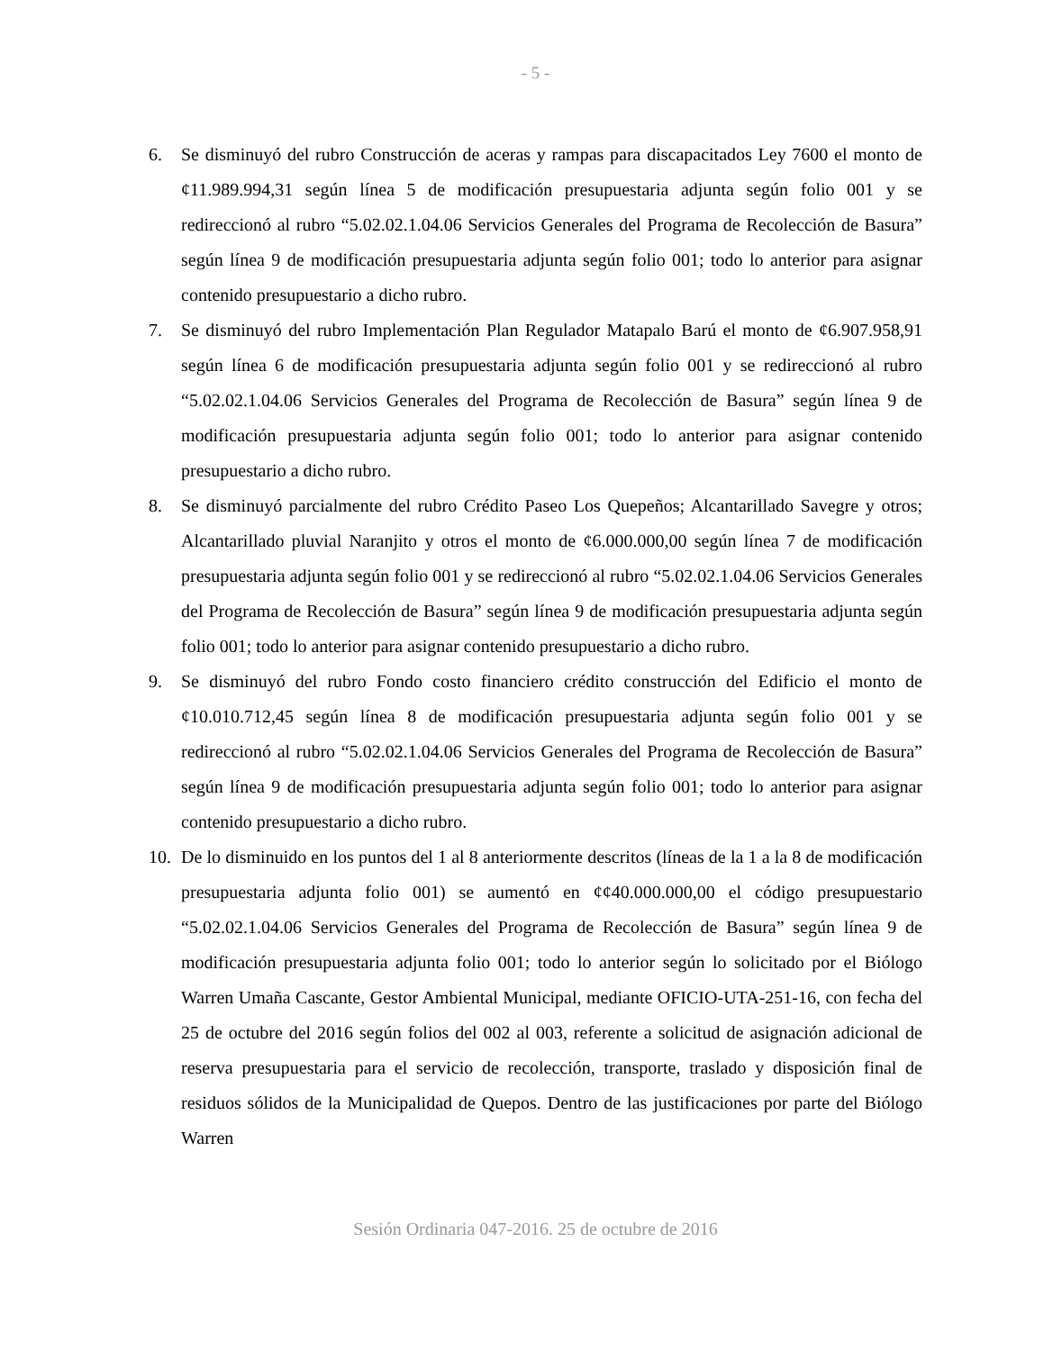- 5 -
6. Se disminuyó del rubro Construcción de aceras y rampas para discapacitados Ley 7600 el monto de ¢11.989.994,31 según línea 5 de modificación presupuestaria adjunta según folio 001 y se redireccionó al rubro “5.02.02.1.04.06 Servicios Generales del Programa de Recolección de Basura” según línea 9 de modificación presupuestaria adjunta según folio 001; todo lo anterior para asignar contenido presupuestario a dicho rubro.
7. Se disminuyó del rubro Implementación Plan Regulador Matapalo Barú el monto de ¢6.907.958,91 según línea 6 de modificación presupuestaria adjunta según folio 001 y se redireccionó al rubro “5.02.02.1.04.06 Servicios Generales del Programa de Recolección de Basura” según línea 9 de modificación presupuestaria adjunta según folio 001; todo lo anterior para asignar contenido presupuestario a dicho rubro.
8. Se disminuyó parcialmente del rubro Crédito Paseo Los Quepeños; Alcantarillado Savegre y otros; Alcantarillado pluvial Naranjito y otros el monto de ¢6.000.000,00 según línea 7 de modificación presupuestaria adjunta según folio 001 y se redireccionó al rubro “5.02.02.1.04.06 Servicios Generales del Programa de Recolección de Basura” según línea 9 de modificación presupuestaria adjunta según folio 001; todo lo anterior para asignar contenido presupuestario a dicho rubro.
9. Se disminuyó del rubro Fondo costo financiero crédito construcción del Edificio el monto de ¢10.010.712,45 según línea 8 de modificación presupuestaria adjunta según folio 001 y se redireccionó al rubro “5.02.02.1.04.06 Servicios Generales del Programa de Recolección de Basura” según línea 9 de modificación presupuestaria adjunta según folio 001; todo lo anterior para asignar contenido presupuestario a dicho rubro.
10. De lo disminuido en los puntos del 1 al 8 anteriormente descritos (líneas de la 1 a la 8 de modificación presupuestaria adjunta folio 001) se aumentó en ¢¢40.000.000,00 el código presupuestario “5.02.02.1.04.06 Servicios Generales del Programa de Recolección de Basura” según línea 9 de modificación presupuestaria adjunta folio 001; todo lo anterior según lo solicitado por el Biólogo Warren Umaña Cascante, Gestor Ambiental Municipal, mediante OFICIO-UTA-251-16, con fecha del 25 de octubre del 2016 según folios del 002 al 003, referente a solicitud de asignación adicional de reserva presupuestaria para el servicio de recolección, transporte, traslado y disposición final de residuos sólidos de la Municipalidad de Quepos. Dentro de las justificaciones por parte del Biólogo Warren
Sesión Ordinaria 047-2016. 25 de octubre de 2016